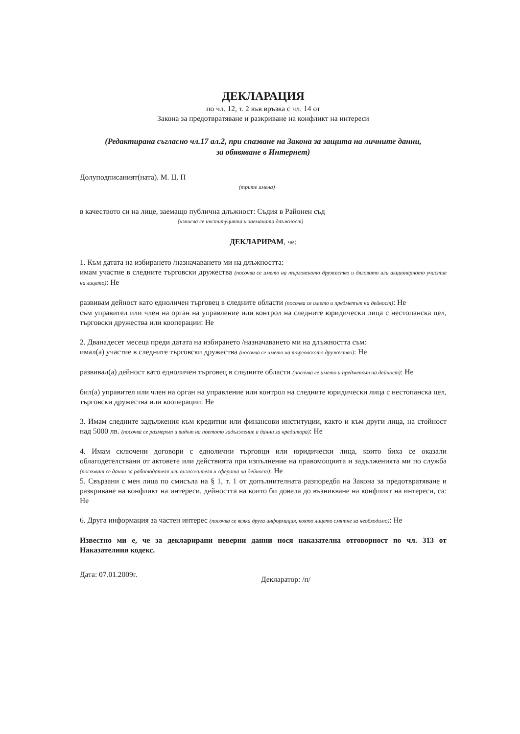ДЕКЛАРАЦИЯ
по чл. 12, т. 2 във връзка с чл. 14 от
Закона за предотвратяване и разкриване на конфликт на интереси
(Редактирана съгласно чл.17 ал.2, при спазване на Закона за защита на личните данни,
за обявяване в Интернет)
Долуподписаният(ната). М. Ц. П
(трите имена)
в качеството си на лице, заемащо публична длъжност: Съдия в Районен съд
(изписва се институцията и заеманата длъжност)
ДЕКЛАРИРАМ, че:
1. Към датата на избирането /назначаването ми на длъжността:
имам участие в следните търговски дружества (посочва се името на търговското дружество и дяловото или акционерното участие на лицето): Не
развивам дейност като едноличен търговец в следните области (посочва се името и предметът на дейност): Не
съм управител или член на орган на управление или контрол на следните юридически лица с нестопанска цел, търговски дружества или кооперации: Не
2. Дванадесет месеца преди датата на избирането /назначаването ми на длъжността съм:
имал(а) участие в следните търговски дружества (посочва се името на търговското дружество): Не
развивал(а) дейност като едноличен търговец в следните области (посочва се името и предметът на дейност): Не
бил(а) управител или член на орган на управление или контрол на следните юридически лица с нестопанска цел, търговски дружества или кооперации: Не
3. Имам следните задължения към кредитни или финансови институции, както и към други лица, на стойност над 5000 лв. (посочва се размерът и видът на поетото задължение и данни за кредитора): Не
4. Имам сключени договори с еднолични търговци или юридически лица, които биха се оказали облагодетелствани от актовете или действията при изпълнение на правомощията и задълженията ми по служба (посочват се данни за работодателя или възложителя и сферата на дейност): Не
5. Свързани с мен лица по смисъла на § 1, т. 1 от допълнителната разпоредба на Закона за предотвратяване и разкриване на конфликт на интереси, дейността на които би довела до възникване на конфликт на интереси, са: Не
6. Друга информация за частен интерес (посочва се всяка друга информация, която лицето смятне за необходимо): Не
Известно ми е, че за декларирани неверни данни нося наказателна отговорност по чл. 313 от Наказателния кодекс.
Дата: 07.01.2009г. Декларатор: /п/